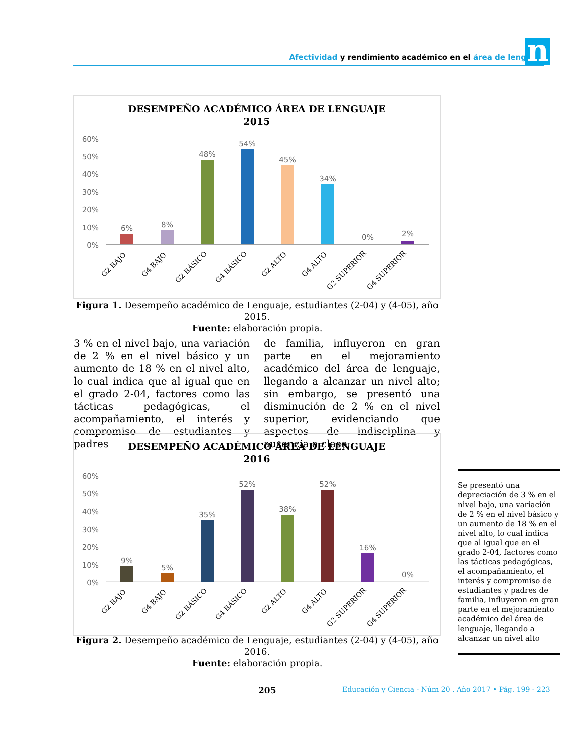Afectividad y rendimiento académico en el área de lenguaje n
DESEMPEÑO ACADÉMICO ÁREA DE LENGUAJE
2015
60%
50%
40%
30%
20%
10%
0%
6%
8%
48%
54%
45%
34%
0%
2%
G2 BAJO
G4 BAJO
G2 BÁSICO
G4 BÁSICO
G2 ALTO
G4 ALTO
G2 SUPERIOR
G4 SUPERIOR
Figura 1. Desempeño académico de Lenguaje, estudiantes (2-04) y (4-05), año 2015.
Fuente: elaboración propia.
3 % en el nivel bajo, una variación de 2 % en el nivel básico y un aumento de 18 % en el nivel alto, lo cual indica que al igual que en el grado 2-04, factores como las tácticas pedagógicas, el acompañamiento, el interés y compromiso de estudiantes y padres
de familia, influyeron en gran parte en el mejoramiento académico del área de lenguaje, llegando a alcanzar un nivel alto; sin embargo, se presentó una disminución de 2 % en el nivel superior, evidenciando que aspectos de indisciplina y ausencia a clase,
DESEMPEÑO ACADÉMICO ÁREA DE LENGUAJE
2016
60%
50%
40%
30%
20%
10%
0%
9%
5%
35%
52%
38%
52%
16%
0%
G2 BAJO
G4 BAJO
G2 BÁSICO
G4 BÁSICO
G2 ALTO
G4 ALTO
G2 SUPERIOR
G4 SUPERIOR
Figura 2. Desempeño académico de Lenguaje, estudiantes (2-04) y (4-05), año 2016.
Fuente: elaboración propia.
Se presentó una depreciación de 3 % en el nivel bajo, una variación de 2 % en el nivel básico y un aumento de 18 % en el nivel alto, lo cual indica que al igual que en el grado 2-04, factores como las tácticas pedagógicas, el acompañamiento, el interés y compromiso de estudiantes y padres de familia, influyeron en gran parte en el mejoramiento académico del área de lenguaje, llegando a alcanzar un nivel alto
205
Educación y Ciencia - Núm 20 . Año 2017 • Pág. 199 - 223